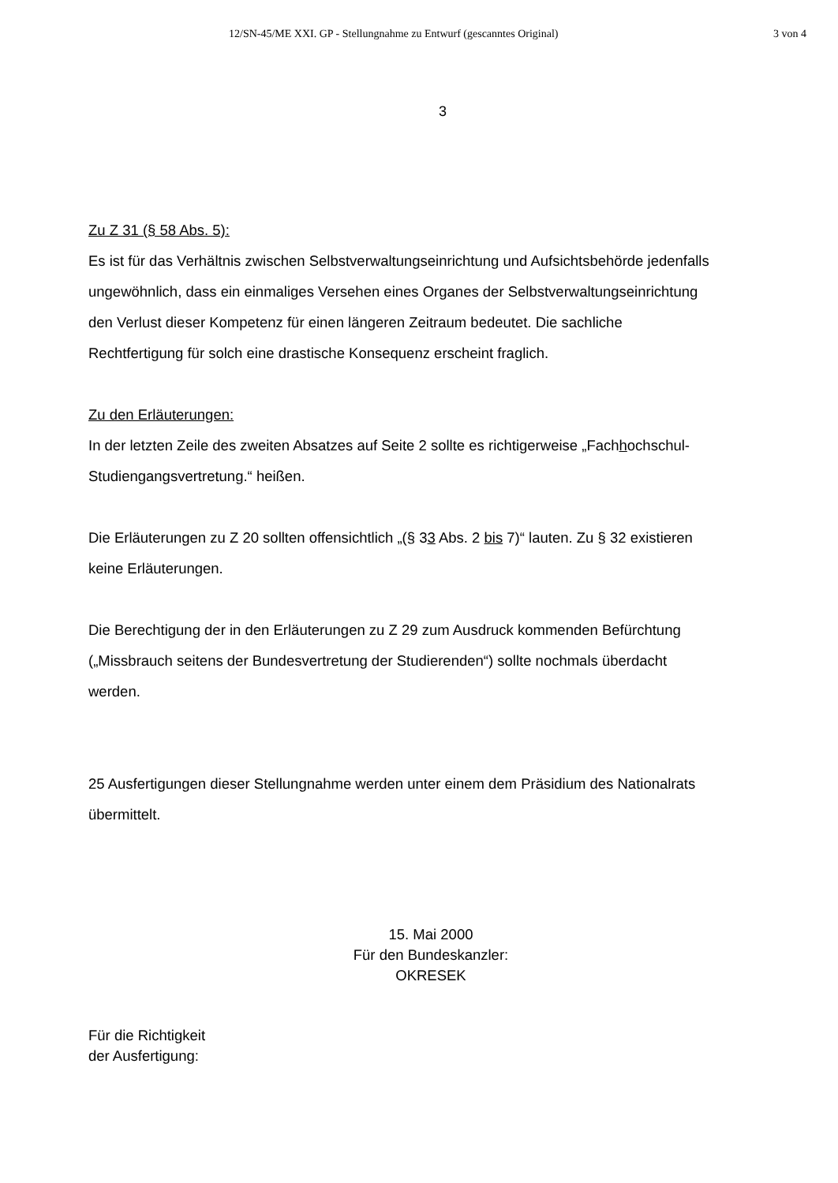12/SN-45/ME XXI. GP - Stellungnahme zu Entwurf (gescanntes Original) 3 von 4
3
Zu Z 31 (§ 58 Abs. 5):
Es ist für das Verhältnis zwischen Selbstverwaltungseinrichtung und Aufsichtsbehörde jedenfalls ungewöhnlich, dass ein einmaliges Versehen eines Organes der Selbstverwaltungseinrichtung den Verlust dieser Kompetenz für einen längeren Zeitraum bedeutet. Die sachliche Rechtfertigung für solch eine drastische Konsequenz erscheint fraglich.
Zu den Erläuterungen:
In der letzten Zeile des zweiten Absatzes auf Seite 2 sollte es richtigerweise „Fachhochschul-Studiengangsvertretung.“ heißen.
Die Erläuterungen zu Z 20 sollten offensichtlich „(§ 33 Abs. 2 bis 7)“ lauten. Zu § 32 existieren keine Erläuterungen.
Die Berechtigung der in den Erläuterungen zu Z 29 zum Ausdruck kommenden Befürchtung („Missbrauch seitens der Bundesvertretung der Studierenden“) sollte nochmals überdacht werden.
25 Ausfertigungen dieser Stellungnahme werden unter einem dem Präsidium des Nationalrats übermittelt.
15. Mai 2000
Für den Bundeskanzler:
OKRESEK
Für die Richtigkeit
der Ausfertigung: